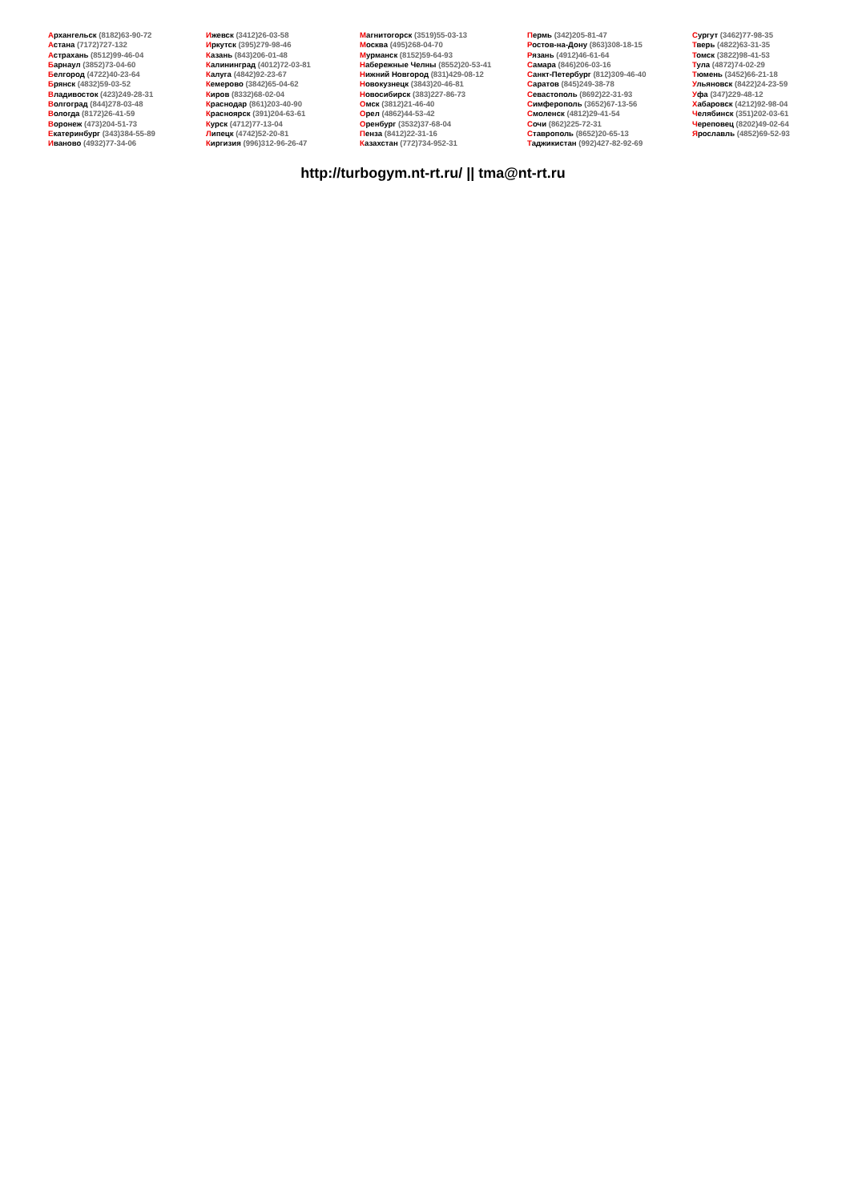Архангельск (8182)63-90-72
Астана (7172)727-132
Астрахань (8512)99-46-04
Барнаул (3852)73-04-60
Белгород (4722)40-23-64
Брянск (4832)59-03-52
Владивосток (423)249-28-31
Волгоград (844)278-03-48
Вологда (8172)26-41-59
Воронеж (473)204-51-73
Екатеринбург (343)384-55-89
Иваново (4932)77-34-06
Ижевск (3412)26-03-58
Иркутск (395)279-98-46
Казань (843)206-01-48
Калининград (4012)72-03-81
Калуга (4842)92-23-67
Кемерово (3842)65-04-62
Киров (8332)68-02-04
Краснодар (861)203-40-90
Красноярск (391)204-63-61
Курск (4712)77-13-04
Липецк (4742)52-20-81
Киргизия (996)312-96-26-47
Магнитогорск (3519)55-03-13
Москва (495)268-04-70
Мурманск (8152)59-64-93
Набережные Челны (8552)20-53-41
Нижний Новгород (831)429-08-12
Новокузнецк (3843)20-46-81
Новосибирск (383)227-86-73
Омск (3812)21-46-40
Орел (4862)44-53-42
Оренбург (3532)37-68-04
Пенза (8412)22-31-16
Казахстан (772)734-952-31
Пермь (342)205-81-47
Ростов-на-Дону (863)308-18-15
Рязань (4912)46-61-64
Самара (846)206-03-16
Санкт-Петербург (812)309-46-40
Саратов (845)249-38-78
Севастополь (8692)22-31-93
Симферополь (3652)67-13-56
Смоленск (4812)29-41-54
Сочи (862)225-72-31
Ставрополь (8652)20-65-13
Таджикистан (992)427-82-92-69
Сургут (3462)77-98-35
Тверь (4822)63-31-35
Томск (3822)98-41-53
Тула (4872)74-02-29
Тюмень (3452)66-21-18
Ульяновск (8422)24-23-59
Уфа (347)229-48-12
Хабаровск (4212)92-98-04
Челябинск (351)202-03-61
Череповец (8202)49-02-64
Ярославль (4852)69-52-93
http://turbogym.nt-rt.ru/ || tma@nt-rt.ru